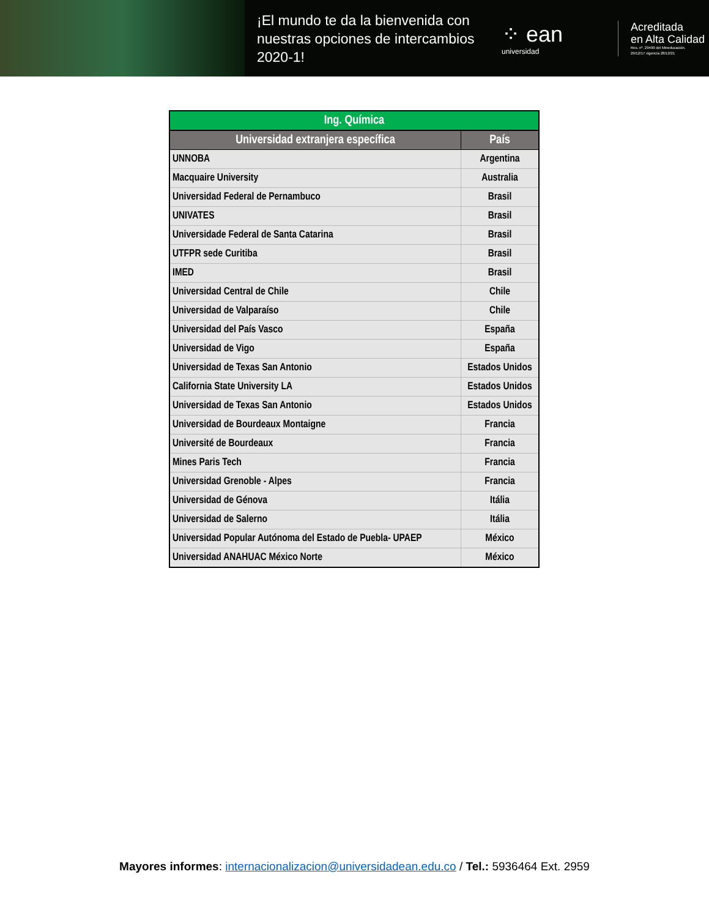¡El mundo te da la bienvenida con nuestras opciones de intercambios 2020-1!
⁘ ean
universidad
Acreditada
en Alta Calidad
Res. nº. 29499 del Mineducación.
29/12/17 vigencia 28/12/21
| Ing. Química | |
| --- | --- |
| Universidad extranjera específica | País |
| UNNOBA | Argentina |
| Macquaire University | Australia |
| Universidad Federal de Pernambuco | Brasil |
| UNIVATES | Brasil |
| Universidade Federal de Santa Catarina | Brasil |
| UTFPR sede Curitiba | Brasil |
| IMED | Brasil |
| Universidad Central de Chile | Chile |
| Universidad de Valparaíso | Chile |
| Universidad del País Vasco | España |
| Universidad de Vigo | España |
| Universidad de Texas San Antonio | Estados Unidos |
| California State University LA | Estados Unidos |
| Universidad de Texas San Antonio | Estados Unidos |
| Universidad de Bourdeaux Montaigne | Francia |
| Université de Bourdeaux | Francia |
| Mines Paris Tech | Francia |
| Universidad Grenoble - Alpes | Francia |
| Universidad de Génova | Itália |
| Universidad de Salerno | Itália |
| Universidad Popular Autónoma del Estado de Puebla- UPAEP | México |
| Universidad ANAHUAC México Norte | México |
Mayores informes: internacionalizacion@universidadean.edu.co / Tel.: 5936464 Ext. 2959